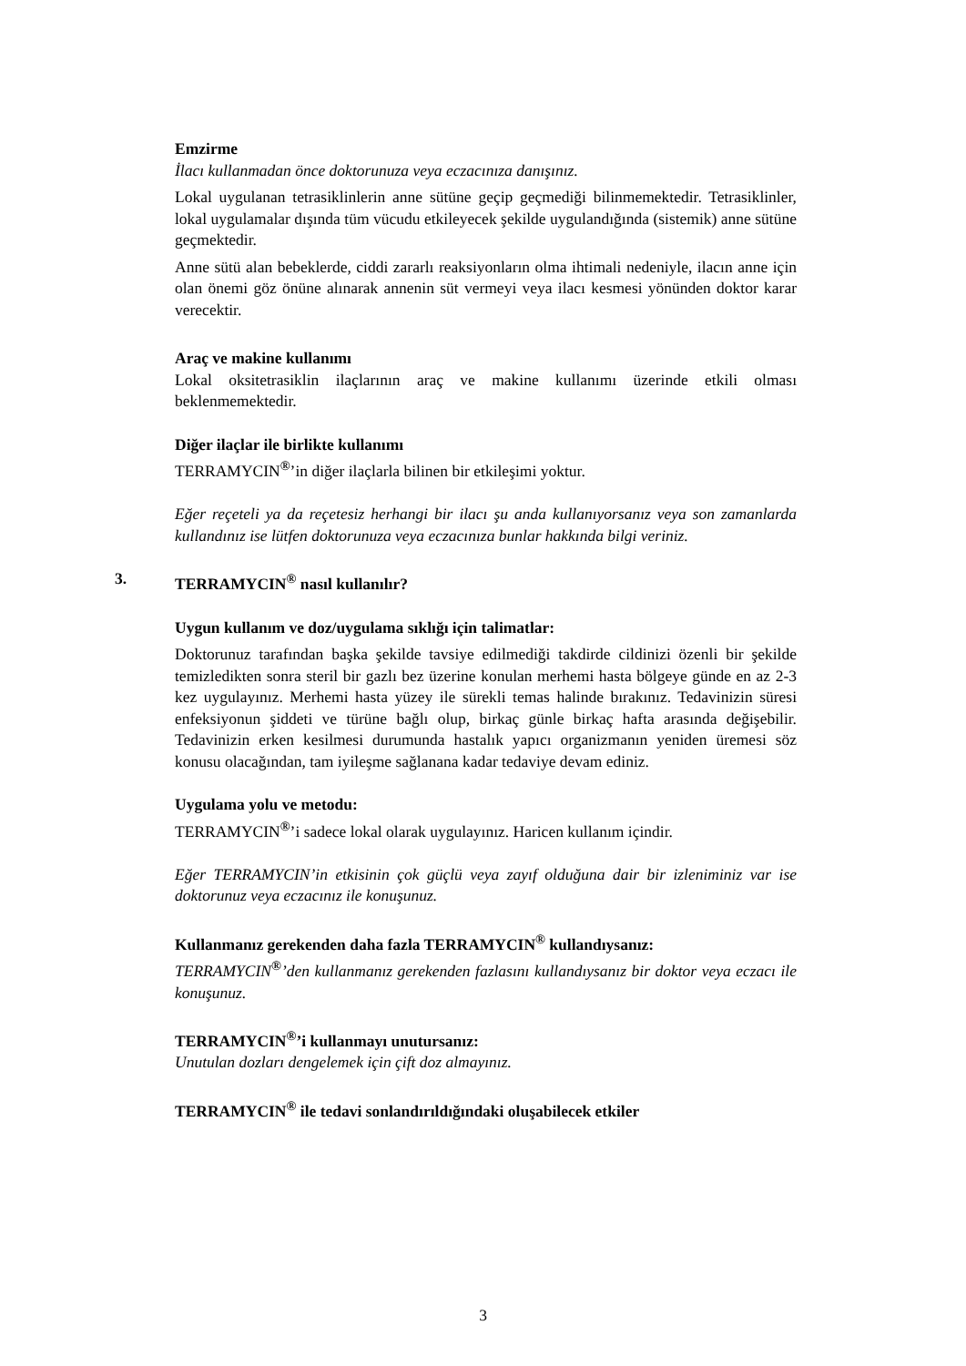Emzirme
İlacı kullanmadan önce doktorunuza veya eczacınıza danışınız.
Lokal uygulanan tetrasiklinlerin anne sütüne geçip geçmediği bilinmemektedir. Tetrasiklinler, lokal uygulamalar dışında tüm vücudu etkileyecek şekilde uygulandığında (sistemik) anne sütüne geçmektedir.
Anne sütü alan bebeklerde, ciddi zararlı reaksiyonların olma ihtimali nedeniyle, ilacın anne için olan önemi göz önüne alınarak annenin süt vermeyi veya ilacı kesmesi yönünden doktor karar verecektir.
Araç ve makine kullanımı
Lokal oksitetrasiklin ilaçlarının araç ve makine kullanımı üzerinde etkili olması beklenmemektedir.
Diğer ilaçlar ile birlikte kullanımı
TERRAMYCIN<sup>®</sup>’in diğer ilaçlarla bilinen bir etkileşimi yoktur.
Eğer reçeteli ya da reçetesiz herhangi bir ilacı şu anda kullanıyorsanız veya son zamanlarda kullandınız ise lütfen doktorunuza veya eczacınıza bunlar hakkında bilgi veriniz.
3. TERRAMYCIN<sup>®</sup> nasıl kullanılır?
Uygun kullanım ve doz/uygulama sıklığı için talimatlar:
Doktorunuz tarafından başka şekilde tavsiye edilmediği takdirde cildinizi özenli bir şekilde temizledikten sonra steril bir gazlı bez üzerine konulan merhemi hasta bölgeye günde en az 2-3 kez uygulayınız. Merhemi hasta yüzey ile sürekli temas halinde bırakınız. Tedavinizin süresi enfeksiyonun şiddeti ve türüne bağlı olup, birkaç günle birkaç hafta arasında değişebilir. Tedavinizin erken kesilmesi durumunda hastalık yapıcı organizmanın yeniden üremesi söz konusu olacağından, tam iyileşme sağlanana kadar tedaviye devam ediniz.
Uygulama yolu ve metodu:
TERRAMYCIN<sup>®</sup>’i sadece lokal olarak uygulayınız. Haricen kullanım içindir.
Eğer TERRAMYCIN’in etkisinin çok güçlü veya zayıf olduğuna dair bir izleniminiz var ise doktorunuz veya eczacınız ile konuşunuz.
Kullanmanız gerekenden daha fazla TERRAMYCIN<sup>®</sup> kullandıysanız:
TERRAMYCIN<sup>®</sup>’den kullanmanız gerekenden fazlasını kullandıysanız bir doktor veya eczacı ile konuşunuz.
TERRAMYCIN<sup>®</sup>’i kullanmayı unutursanız:
Unutulan dozları dengelemek için çift doz almayınız.
TERRAMYCIN<sup>®</sup> ile tedavi sonlandırıldığındaki oluşabilecek etkiler
3